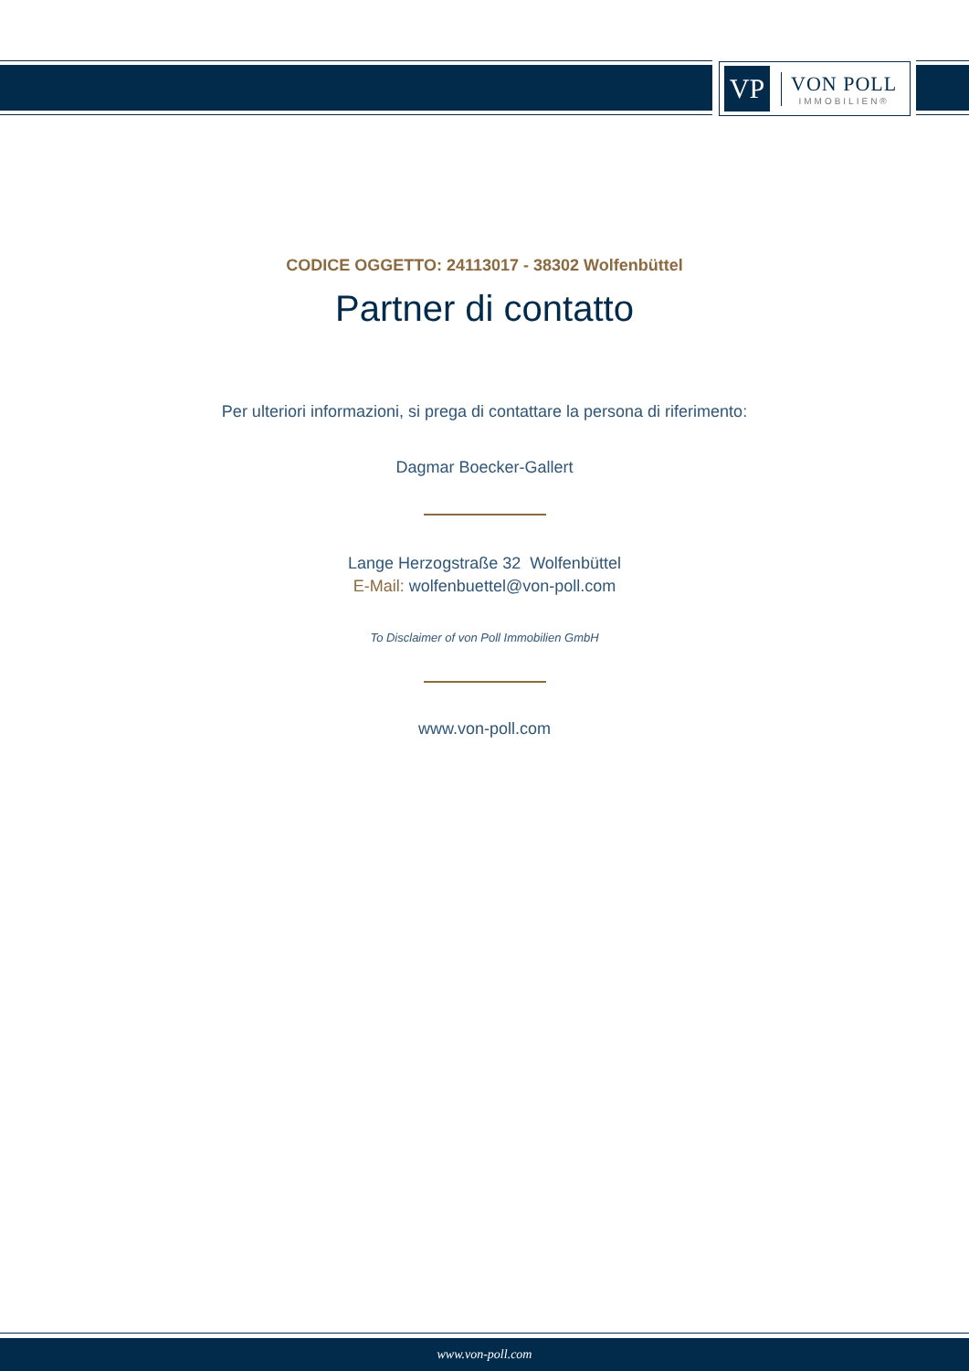VP
VON POLL
IMMOBILIEN®
CODICE OGGETTO: 24113017 - 38302 Wolfenbüttel
Partner di contatto
Per ulteriori informazioni, si prega di contattare la persona di riferimento:
Dagmar Boecker-Gallert
Lange Herzogstraße 32 Wolfenbüttel
E-Mail: wolfenbuettel@von-poll.com
To Disclaimer of von Poll Immobilien GmbH
www.von-poll.com
www.von-poll.com